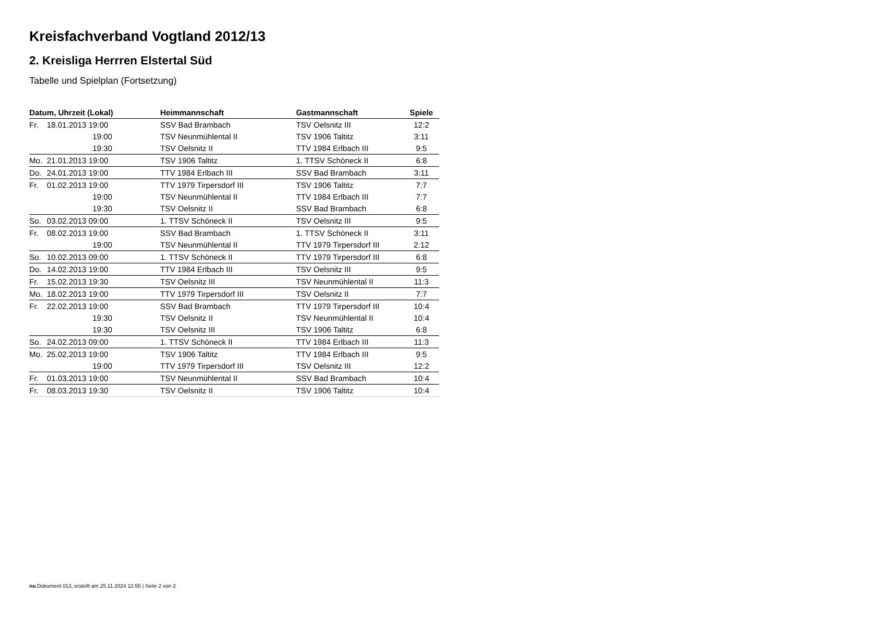Kreisfachverband Vogtland 2012/13
2. Kreisliga Herrren Elstertal Süd
Tabelle und Spielplan (Fortsetzung)
| Datum, Uhrzeit (Lokal) | | Heimmannschaft | Gastmannschaft | Spiele |
| --- | --- | --- | --- | --- |
| Fr. | 18.01.2013 19:00 | SSV Bad Brambach | TSV Oelsnitz III | 12:2 |
| | 19:00 | TSV Neunmühlental II | TSV 1906 Taltitz | 3:11 |
| | 19:30 | TSV Oelsnitz II | TTV 1984 Erlbach III | 9:5 |
| Mo. | 21.01.2013 19:00 | TSV 1906 Taltitz | 1. TTSV Schöneck II | 6:8 |
| Do. | 24.01.2013 19:00 | TTV 1984 Erlbach III | SSV Bad Brambach | 3:11 |
| Fr. | 01.02.2013 19:00 | TTV 1979 Tirpersdorf III | TSV 1906 Taltitz | 7:7 |
| | 19:00 | TSV Neunmühlental II | TTV 1984 Erlbach III | 7:7 |
| | 19:30 | TSV Oelsnitz II | SSV Bad Brambach | 6:8 |
| So. | 03.02.2013 09:00 | 1. TTSV Schöneck II | TSV Oelsnitz III | 9:5 |
| Fr. | 08.02.2013 19:00 | SSV Bad Brambach | 1. TTSV Schöneck II | 3:11 |
| | 19:00 | TSV Neunmühlental II | TTV 1979 Tirpersdorf III | 2:12 |
| So. | 10.02.2013 09:00 | 1. TTSV Schöneck II | TTV 1979 Tirpersdorf III | 6:8 |
| Do. | 14.02.2013 19:00 | TTV 1984 Erlbach III | TSV Oelsnitz III | 9:5 |
| Fr. | 15.02.2013 19:30 | TSV Oelsnitz III | TSV Neunmühlental II | 11:3 |
| Mo. | 18.02.2013 19:00 | TTV 1979 Tirpersdorf III | TSV Oelsnitz II | 7:7 |
| Fr. | 22.02.2013 19:00 | SSV Bad Brambach | TTV 1979 Tirpersdorf III | 10:4 |
| | 19:30 | TSV Oelsnitz II | TSV Neunmühlental II | 10:4 |
| | 19:30 | TSV Oelsnitz III | TSV 1906 Taltitz | 6:8 |
| So. | 24.02.2013 09:00 | 1. TTSV Schöneck II | TTV 1984 Erlbach III | 11:3 |
| Mo. | 25.02.2013 19:00 | TSV 1906 Taltitz | TTV 1984 Erlbach III | 9:5 |
| | 19:00 | TTV 1979 Tirpersdorf III | TSV Oelsnitz III | 12:2 |
| Fr. | 01.03.2013 19:00 | TSV Neunmühlental II | SSV Bad Brambach | 10:4 |
| Fr. | 08.03.2013 19:30 | TSV Oelsnitz II | TSV 1906 Taltitz | 10:4 |
nu.Dokument 013, erstellt am 25.11.2024 12:55 | Seite 2 von 2